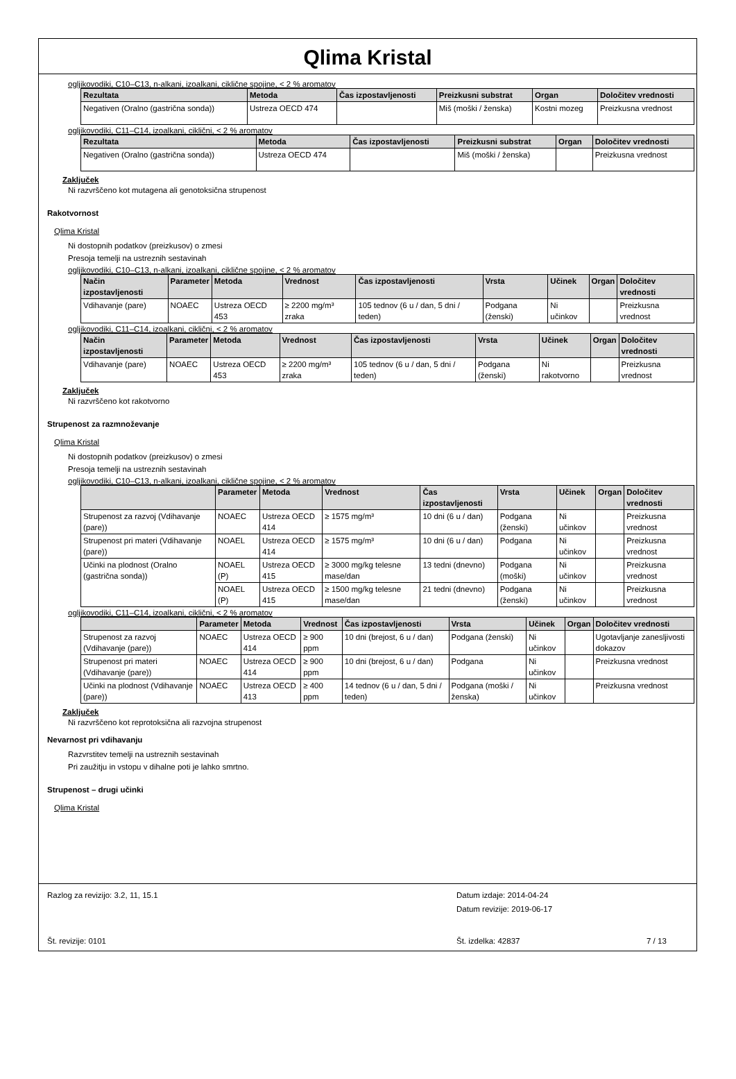Qlima Kristal
ogljikovodiki, C10–C13, n-alkani, izoalkani, ciklične spojine, < 2 % aromatov
| Rezultata | Metoda | Čas izpostavljenosti | Preizkusni substrat | Organ | Določitev vrednosti |
| --- | --- | --- | --- | --- | --- |
| Negativen (Oralno (gastrična sonda)) | Ustreza OECD 474 | | Miš (moški / ženska) | Kostni mozeg | Preizkusna vrednost |
ogljikovodiki, C11–C14, izoalkani, ciklični, < 2 % aromatov
| Rezultata | Metoda | Čas izpostavljenosti | Preizkusni substrat | Organ | Določitev vrednosti |
| --- | --- | --- | --- | --- | --- |
| Negativen (Oralno (gastrična sonda)) | Ustreza OECD 474 | | Miš (moški / ženska) | | Preizkusna vrednost |
Zaključek
Ni razvrščeno kot mutagena ali genotoksična strupenost
Rakotvornost
Qlima Kristal
Ni dostopnih podatkov (preizkusov) o zmesi
Presoja temelji na ustreznih sestavinah
ogljikovodiki, C10–C13, n-alkani, izoalkani, ciklične spojine, < 2 % aromatov
| Način izpostavljenosti | Parameter | Metoda | Vrednost | Čas izpostavljenosti | Vrsta | Učinek | Organ | Določitev vrednosti |
| --- | --- | --- | --- | --- | --- | --- | --- | --- |
| Vdihavanje (pare) | NOAEC | Ustreza OECD 453 | ≥ 2200 mg/m³ zraka | 105 tednov (6 u / dan, 5 dni / teden) | Podgana (ženski) | Ni učinkov | | Preizkusna vrednost |
ogljikovodiki, C11–C14, izoalkani, ciklični, < 2 % aromatov
| Način izpostavljenosti | Parameter | Metoda | Vrednost | Čas izpostavljenosti | Vrsta | Učinek | Organ | Določitev vrednosti |
| --- | --- | --- | --- | --- | --- | --- | --- | --- |
| Vdihavanje (pare) | NOAEC | Ustreza OECD 453 | ≥ 2200 mg/m³ zraka | 105 tednov (6 u / dan, 5 dni / teden) | Podgana (ženski) | Ni rakotvorno | | Preizkusna vrednost |
Zaključek
Ni razvrščeno kot rakotvorno
Strupenost za razmnoževanje
Qlima Kristal
Ni dostopnih podatkov (preizkusov) o zmesi
Presoja temelji na ustreznih sestavinah
ogljikovodiki, C10–C13, n-alkani, izoalkani, ciklične spojine, < 2 % aromatov
| | Parameter | Metoda | Vrednost | Čas izpostavljenosti | Vrsta | Učinek | Organ | Določitev vrednosti |
| --- | --- | --- | --- | --- | --- | --- | --- | --- |
| Strupenost za razvoj (Vdihavanje (pare)) | NOAEC | Ustreza OECD 414 | ≥ 1575 mg/m³ | 10 dni (6 u / dan) | Podgana (ženski) | Ni učinkov | | Preizkusna vrednost |
| Strupenost pri materi (Vdihavanje (pare)) | NOAEL | Ustreza OECD 414 | ≥ 1575 mg/m³ | 10 dni (6 u / dan) | Podgana | Ni učinkov | | Preizkusna vrednost |
| Učinki na plodnost (Oralno (gastrična sonda)) | NOAEL (P) | Ustreza OECD 415 | ≥ 3000 mg/kg telesne mase/dan | 13 tedni (dnevno) | Podgana (moški) | Ni učinkov | | Preizkusna vrednost |
| | NOAEL (P) | Ustreza OECD 415 | ≥ 1500 mg/kg telesne mase/dan | 21 tedni (dnevno) | Podgana (ženski) | Ni učinkov | | Preizkusna vrednost |
ogljikovodiki, C11–C14, izoalkani, ciklični, < 2 % aromatov
| | Parameter | Metoda | Vrednost | Čas izpostavljenosti | Vrsta | Učinek | Organ | Določitev vrednosti |
| --- | --- | --- | --- | --- | --- | --- | --- | --- |
| Strupenost za razvoj (Vdihavanje (pare)) | NOAEC | Ustreza OECD 414 | ≥ 900 ppm | 10 dni (brejost, 6 u / dan) | Podgana (ženski) | Ni učinkov | | Ugotavljanje zanesljivosti dokazov |
| Strupenost pri materi (Vdihavanje (pare)) | NOAEC | Ustreza OECD 414 | ≥ 900 ppm | 10 dni (brejost, 6 u / dan) | Podgana | Ni učinkov | | Preizkusna vrednost |
| Učinki na plodnost (Vdihavanje (pare)) | NOAEC | Ustreza OECD 413 | ≥ 400 ppm | 14 tednov (6 u / dan, 5 dni / teden) | Podgana (moški / ženska) | Ni učinkov | | Preizkusna vrednost |
Zaključek
Ni razvrščeno kot reprotoksična ali razvojna strupenost
Nevarnost pri vdihavanju
Razvrstitev temelji na ustreznih sestavinah
Pri zaužitju in vstopu v dihalne poti je lahko smrtno.
Strupenost – drugi učinki
Qlima Kristal
Razlog za revizijo: 3.2, 11, 15.1
Datum izdaje: 2014-04-24
Datum revizije: 2019-06-17
Št. revizije: 0101
Št. izdelka: 42837
7 / 13